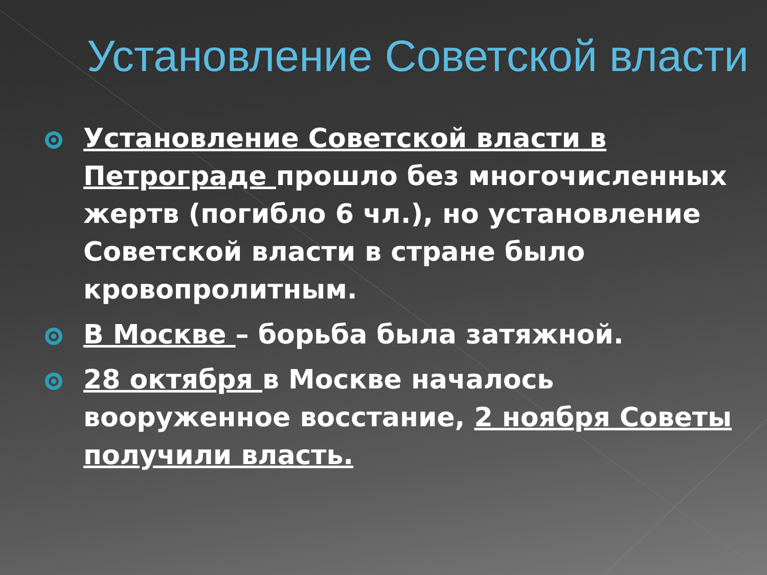Установление Советской власти
Установление Советской власти в Петрограде прошло без многочисленных жертв (погибло 6 чл.), но установление Советской власти в стране было кровопролитным.
В Москве – борьба была затяжной.
28 октября в Москве началось вооруженное восстание, 2 ноября Советы получили власть.